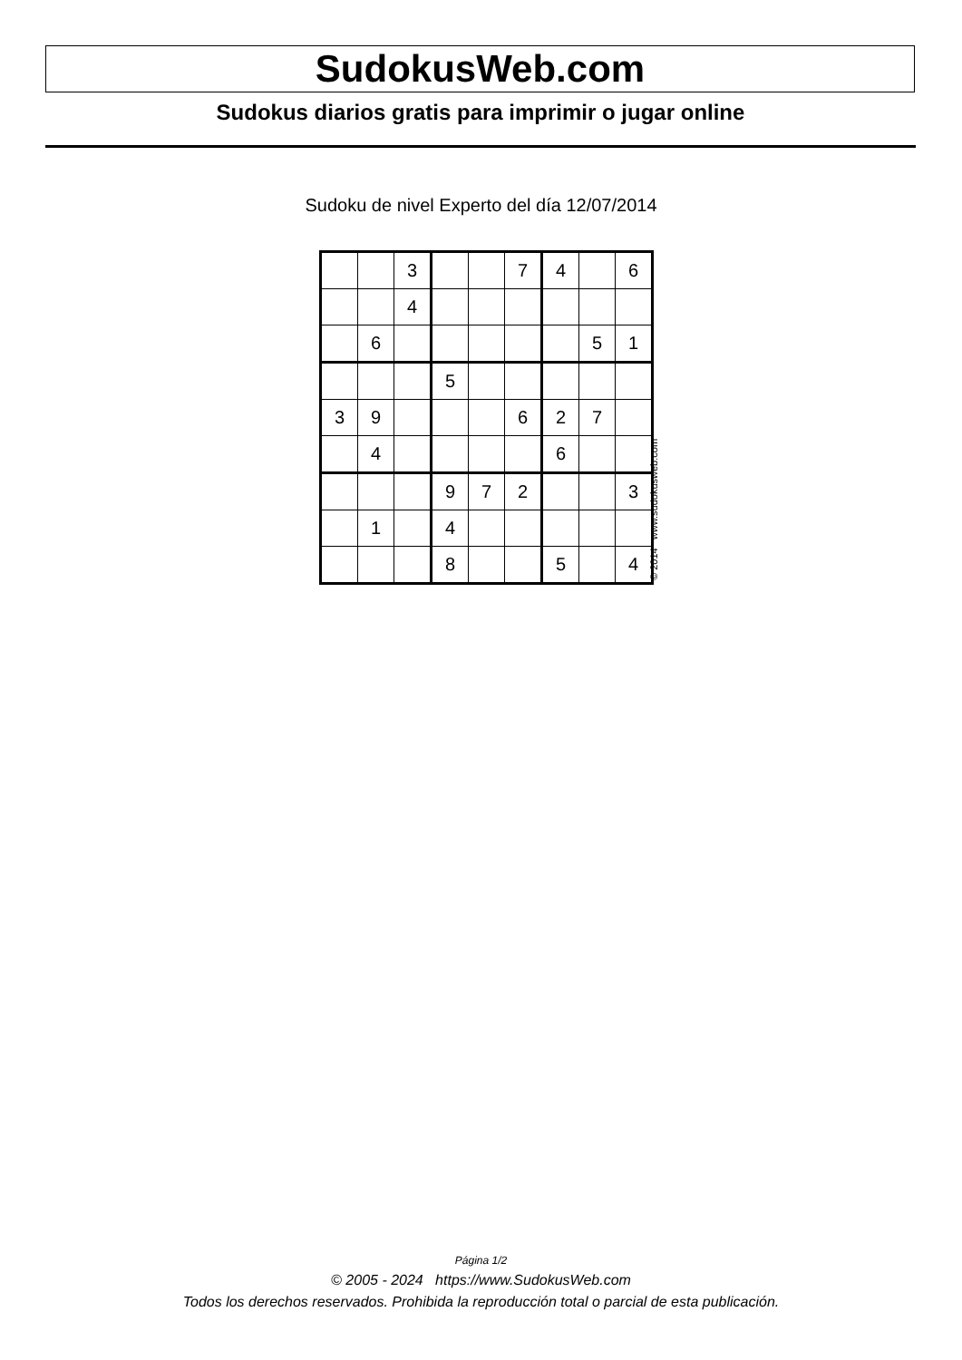SudokusWeb.com
Sudokus diarios gratis para imprimir o jugar online
Sudoku de nivel Experto del día 12/07/2014
| | | 3 | | | 7 | 4 | | 6 |
| | | 4 | | | | | | |
| | 6 | | | | | | 5 | 1 |
| | | | 5 | | | | | |
| 3 | 9 | | | | 6 | 2 | 7 | |
| | 4 | | | | | 6 | | |
| | | | 9 | 7 | 2 | | | 3 |
| | 1 | | 4 | | | | | |
| | | | 8 | | | 5 | | 4 |
© 2014 www.sudokusweb.com
Página 1/2
© 2005 - 2024 https://www.SudokusWeb.com
Todos los derechos reservados. Prohibida la reproducción total o parcial de esta publicación.